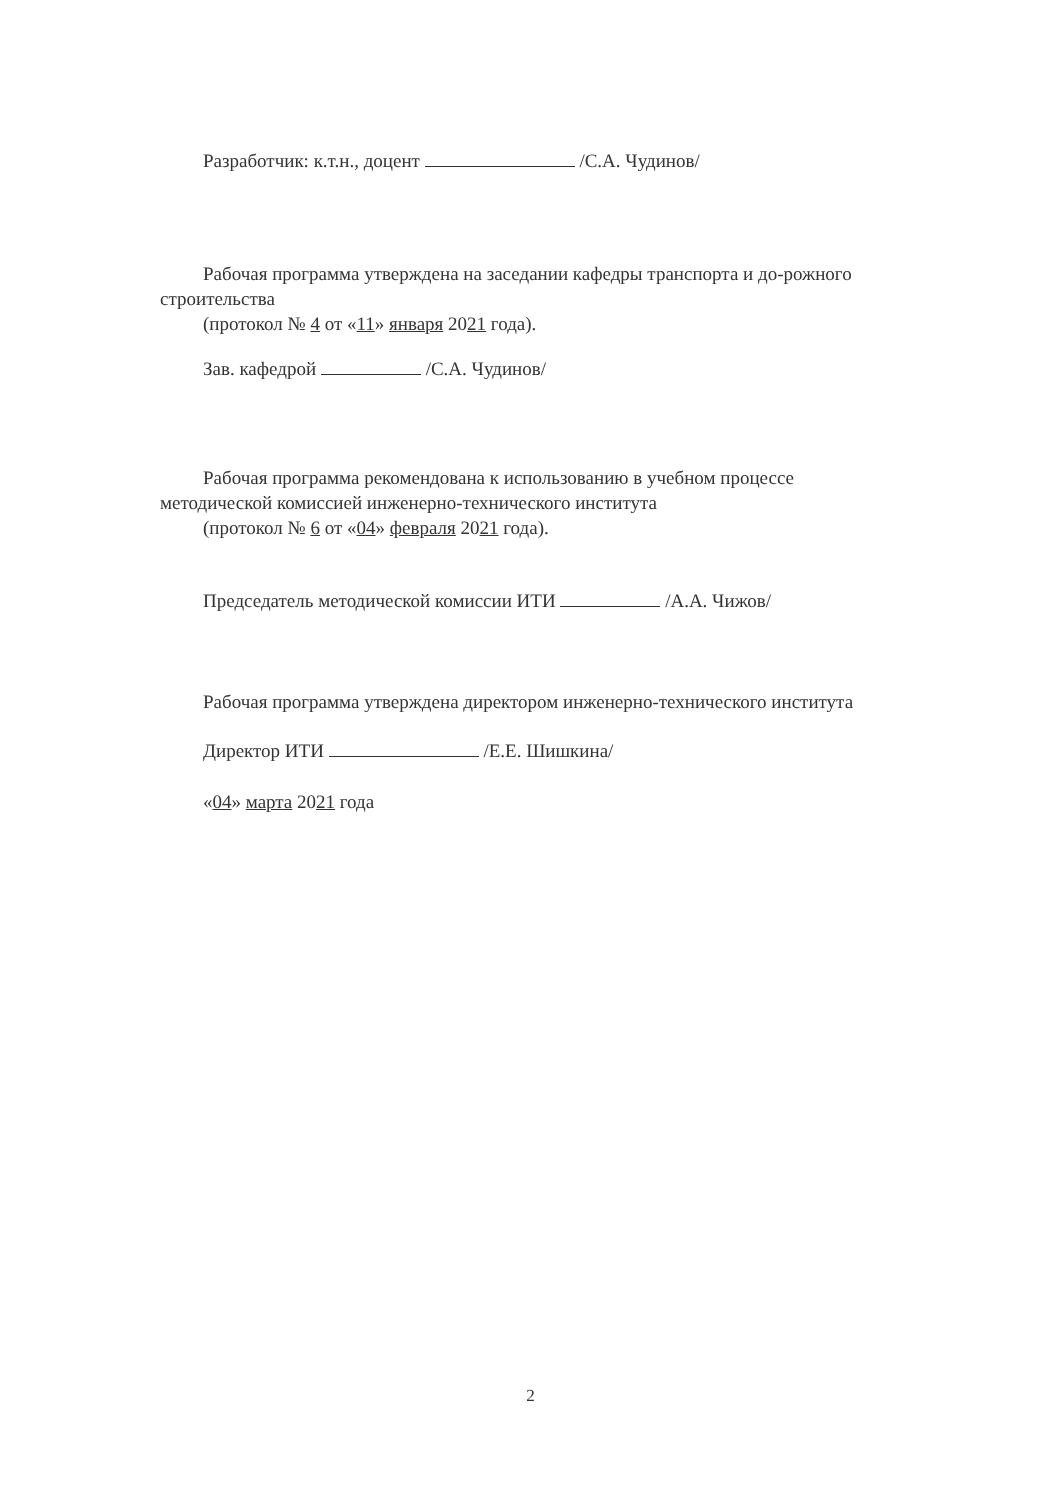Разработчик: к.т.н., доцент /С.А. Чудинов/
Рабочая программа утверждена на заседании кафедры транспорта и до-рожного строительства
(протокол № 4 от «11» января 2021 года).
Зав. кафедрой /С.А. Чудинов/
Рабочая программа рекомендована к использованию в учебном процессе методической комиссией инженерно-технического института
(протокол № 6 от «04» февраля 2021 года).
Председатель методической комиссии ИТИ /А.А. Чижов/
Рабочая программа утверждена директором инженерно-технического института
Директор ИТИ /Е.Е. Шишкина/
«04» марта 2021 года
2